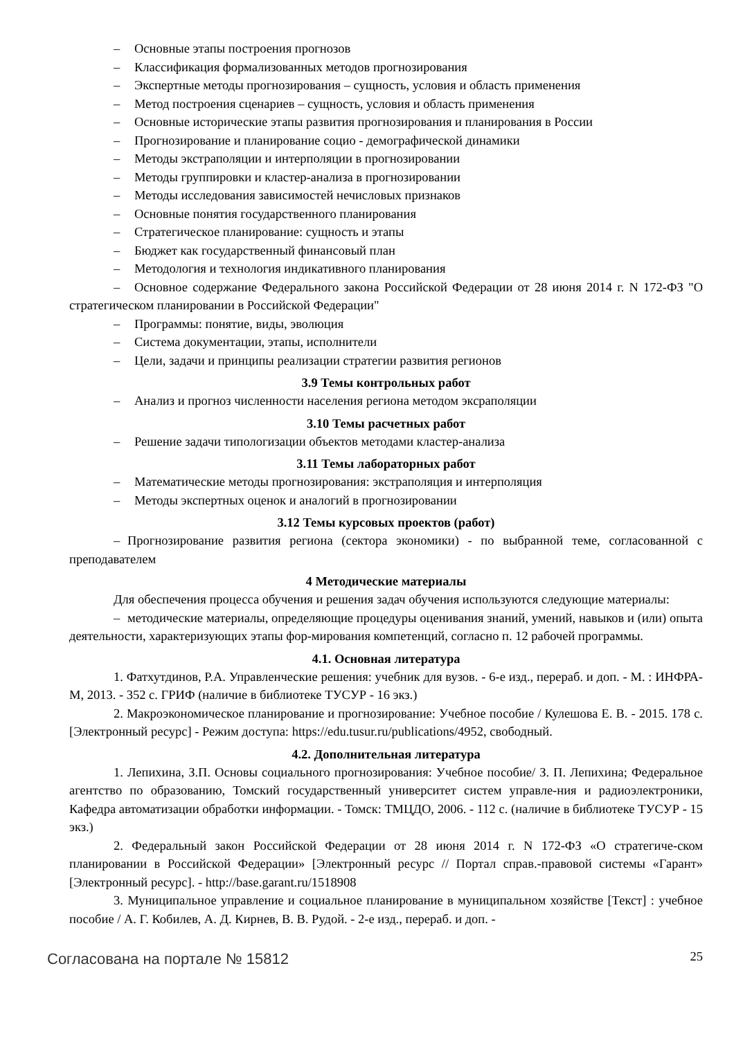– Основные этапы построения прогнозов
– Классификация формализованных методов прогнозирования
– Экспертные методы прогнозирования – сущность, условия и область применения
– Метод построения сценариев – сущность, условия и область применения
– Основные исторические этапы развития прогнозирования и планирования в России
– Прогнозирование и планирование социо - демографической динамики
– Методы экстраполяции и интерполяции в прогнозировании
– Методы группировки и кластер-анализа в прогнозировании
– Методы исследования зависимостей нечисловых признаков
– Основные понятия государственного планирования
– Стратегическое планирование: сущность и этапы
– Бюджет как государственный финансовый план
– Методология и технология индикативного планирования
– Основное содержание Федерального закона Российской Федерации от 28 июня 2014 г. N 172-ФЗ "О стратегическом планировании в Российской Федерации"
– Программы: понятие, виды, эволюция
– Система документации, этапы, исполнители
– Цели, задачи и принципы реализации стратегии развития регионов
3.9 Темы контрольных работ
– Анализ и прогноз численности населения региона методом эксраполяции
3.10 Темы расчетных работ
– Решение задачи типологизации объектов методами кластер-анализа
3.11 Темы лабораторных работ
– Математические методы прогнозирования: экстраполяция и интерполяция
– Методы экспертных оценок и аналогий в прогнозировании
3.12 Темы курсовых проектов (работ)
– Прогнозирование развития региона (сектора экономики) - по выбранной теме, согласованной с преподавателем
4 Методические материалы
Для обеспечения процесса обучения и решения задач обучения используются следующие материалы:
– методические материалы, определяющие процедуры оценивания знаний, умений, навыков и (или) опыта деятельности, характеризующих этапы фор-мирования компетенций, согласно п. 12 рабочей программы.
4.1. Основная литература
1. Фатхутдинов, Р.А. Управленческие решения: учебник для вузов. - 6-е изд., перераб. и доп. - М. : ИНФРА-М, 2013. - 352 с. ГРИФ (наличие в библиотеке ТУСУР - 16 экз.)
2. Макроэкономическое планирование и прогнозирование: Учебное пособие / Кулешова Е. В. - 2015. 178 с. [Электронный ресурс] - Режим доступа: https://edu.tusur.ru/publications/4952, свободный.
4.2. Дополнительная литература
1. Лепихина, З.П. Основы социального прогнозирования: Учебное пособие/ З. П. Лепихина; Федеральное агентство по образованию, Томский государственный университет систем управле-ния и радиоэлектроники, Кафедра автоматизации обработки информации. - Томск: ТМЦДО, 2006. - 112 с. (наличие в библиотеке ТУСУР - 15 экз.)
2. Федеральный закон Российской Федерации от 28 июня 2014 г. N 172-ФЗ «О стратегиче-ском планировании в Российской Федерации» [Электронный ресурс // Портал справ.-правовой системы «Гарант» [Электронный ресурс]. - http://base.garant.ru/1518908
3. Муниципальное управление и социальное планирование в муниципальном хозяйстве [Текст] : учебное пособие / А. Г. Кобилев, А. Д. Кирнев, В. В. Рудой. - 2-е изд., перераб. и доп. -
Согласована на портале № 15812
25